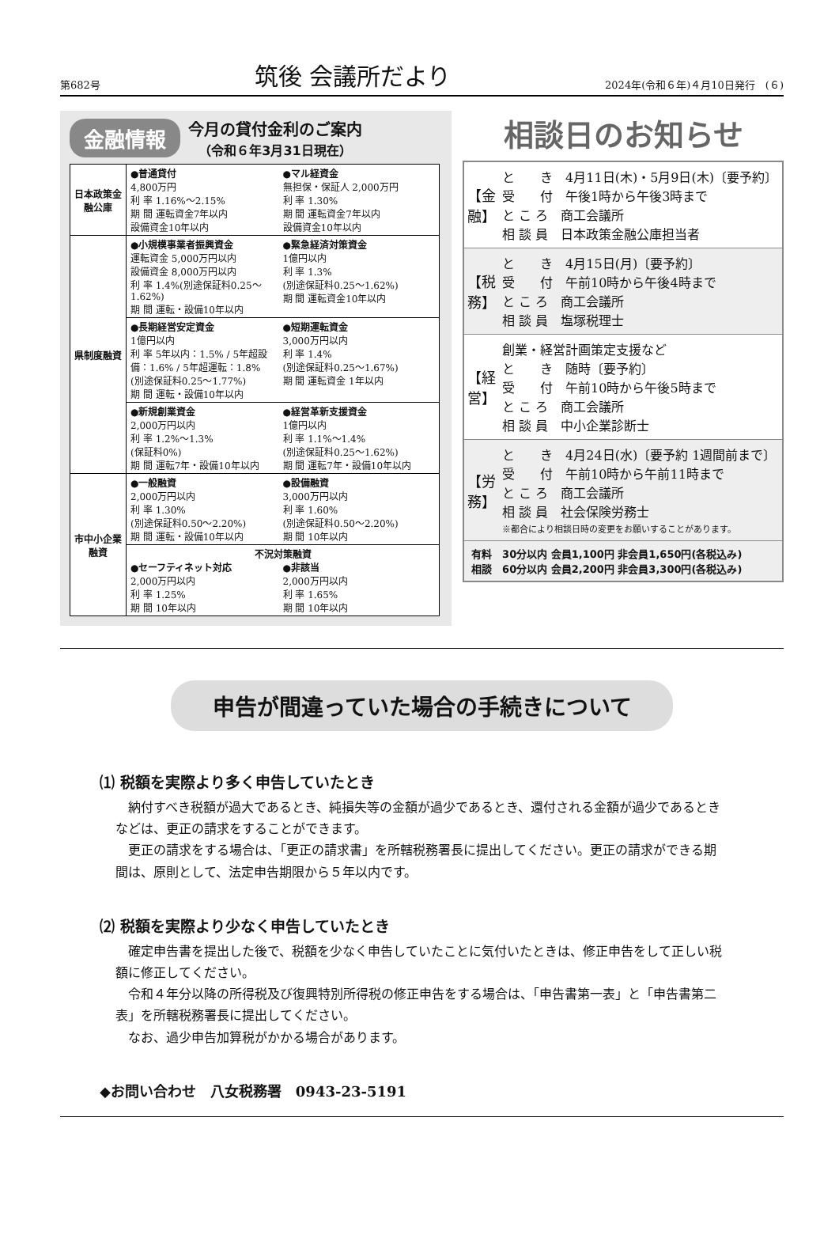第682号 筑後 会議所だより 2024年(令和６年)４月10日発行　(６)
金融情報 今月の貸付金利のご案内
（令和６年3月31日現在）
| 日本政策金融公庫 | ●普通貸付 4,800万円 利 率 1.16%～2.15% 期 間 運転資金7年以内 設備資金10年以内 ●マル経資金 無担保・保証人 2,000万円 利 率 1.30% 期 間 運転資金7年以内 設備資金10年以内 |
| 県制度融資 | ●小規模事業者振興資金 運転資金 5,000万円以内 設備資金 8,000万円以内 利 率 1.4%(別途保証料0.25～1.62%) 期 間 運転・設備10年以内 ●緊急経済対策資金 1億円以内 利 率 1.3% (別途保証料0.25～1.62%) 期 間 運転資金10年以内 |
| | ●長期経営安定資金 1億円以内 利 率 5年以内：1.5% / 5年超設備：1.6% / 5年超運転：1.8% (別途保証料0.25～1.77%) 期 間 運転・設備10年以内 ●短期運転資金 3,000万円以内 利 率 1.4% (別途保証料0.25～1.67%) 期 間 運転資金 1年以内 |
| | ●新規創業資金 2,000万円以内 利 率 1.2%～1.3% (保証料0%) 期 間 運転7年・設備10年以内 ●経営革新支援資金 1億円以内 利 率 1.1%～1.4% (別途保証料0.25～1.62%) 期 間 運転7年・設備10年以内 |
| 市中小企業融資 | ●一般融資 2,000万円以内 利 率 1.30% (別途保証料0.50～2.20%) 期 間 運転・設備10年以内 ●設備融資 3,000万円以内 利 率 1.60% (別途保証料0.50～2.20%) 期 間 10年以内 |
| | 不況対策融資 ●セーフティネット対応 2,000万円以内 利 率 1.25% 期 間 10年以内 ●非該当 2,000万円以内 利 率 1.65% 期 間 10年以内 |
相談日のお知らせ
| 【金融】 | と き 4月11日(木)・5月9日(木)〔要予約〕 受 付 午後1時から午後3時まで と こ ろ 商工会議所 相 談 員 日本政策金融公庫担当者 |
| 【税務】 | と き 4月15日(月)〔要予約〕 受 付 午前10時から午後4時まで と こ ろ 商工会議所 相 談 員 塩塚税理士 |
| 【経営】 | 創業・経営計画策定支援など と き 随時〔要予約〕 受 付 午前10時から午後5時まで と こ ろ 商工会議所 相 談 員 中小企業診断士 |
| 【労務】 | と き 4月24日(水)〔要予約 1週間前まで〕 受 付 午前10時から午前11時まで と こ ろ 商工会議所 相 談 員 社会保険労務士 ※都合により相談日時の変更をお願いすることがあります。 |
| 有料相談 | 30分以内 会員1,100円 非会員1,650円(各税込み) 60分以内 会員2,200円 非会員3,300円(各税込み) |
申告が間違っていた場合の手続きについて
⑴ 税額を実際より多く申告していたとき
納付すべき税額が過大であるとき、純損失等の金額が過少であるとき、還付される金額が過少であるときなどは、更正の請求をすることができます。
更正の請求をする場合は、「更正の請求書」を所轄税務署長に提出してください。更正の請求ができる期間は、原則として、法定申告期限から５年以内です。
⑵ 税額を実際より少なく申告していたとき
確定申告書を提出した後で、税額を少なく申告していたことに気付いたときは、修正申告をして正しい税額に修正してください。
令和４年分以降の所得税及び復興特別所得税の修正申告をする場合は、「申告書第一表」と「申告書第二表」を所轄税務署長に提出してください。
なお、過少申告加算税がかかる場合があります。
◆お問い合わせ　八女税務署　0943-23-5191